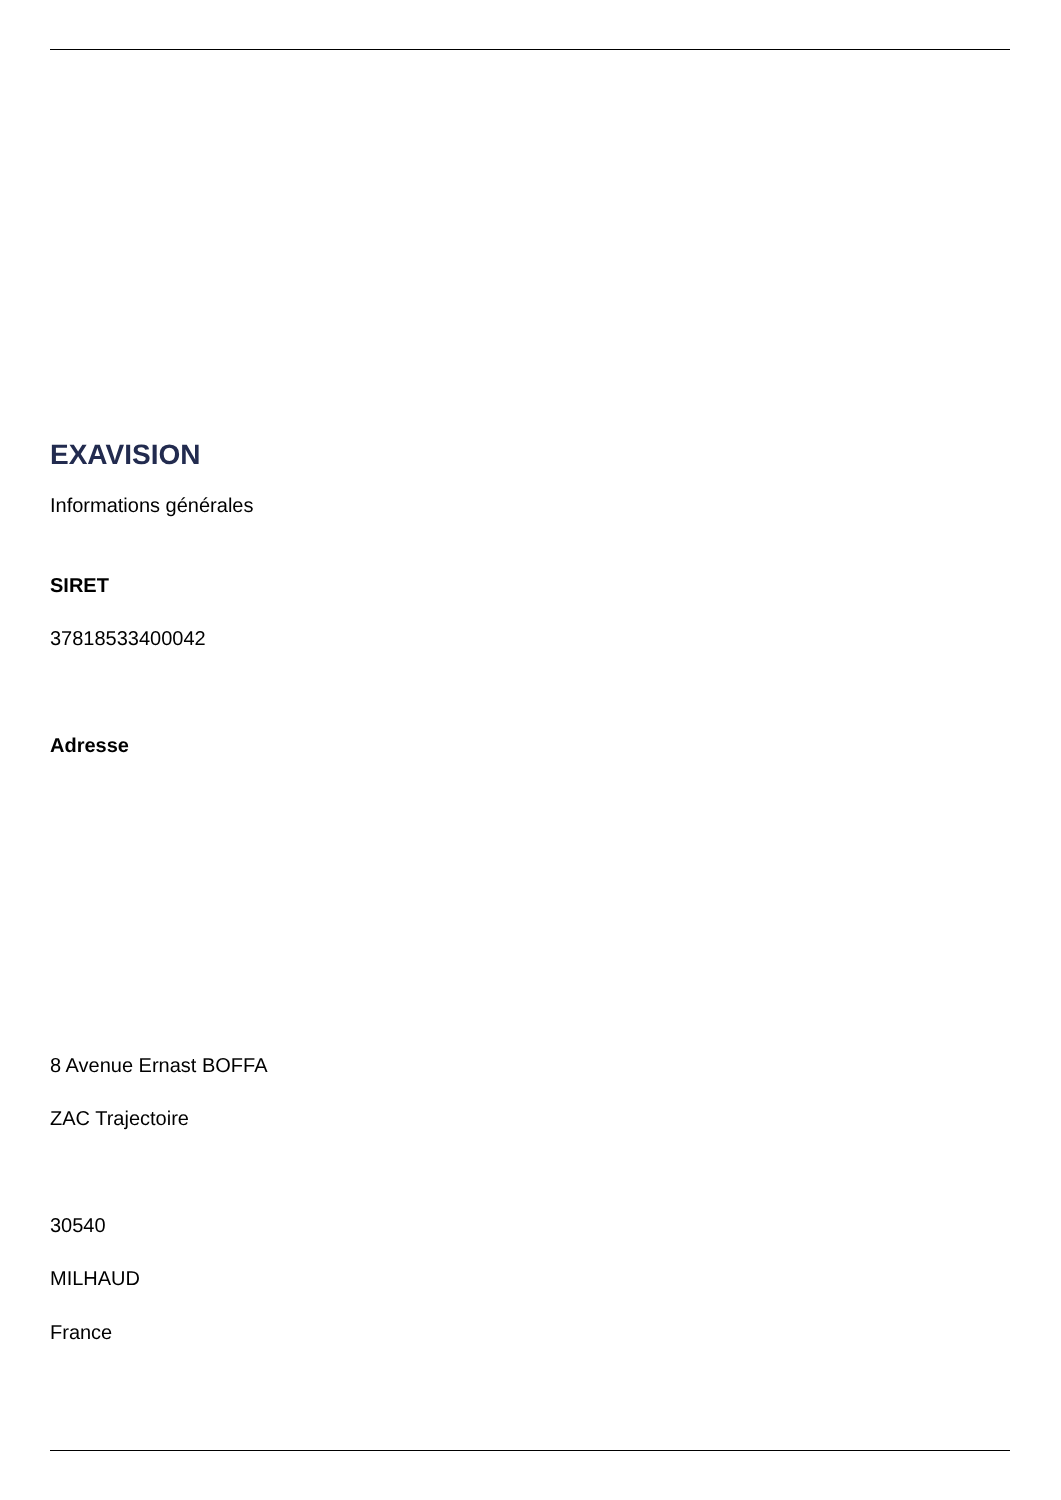EXAVISION
Informations générales
SIRET
37818533400042
Adresse
8 Avenue Ernast BOFFA
ZAC Trajectoire
30540
MILHAUD
France